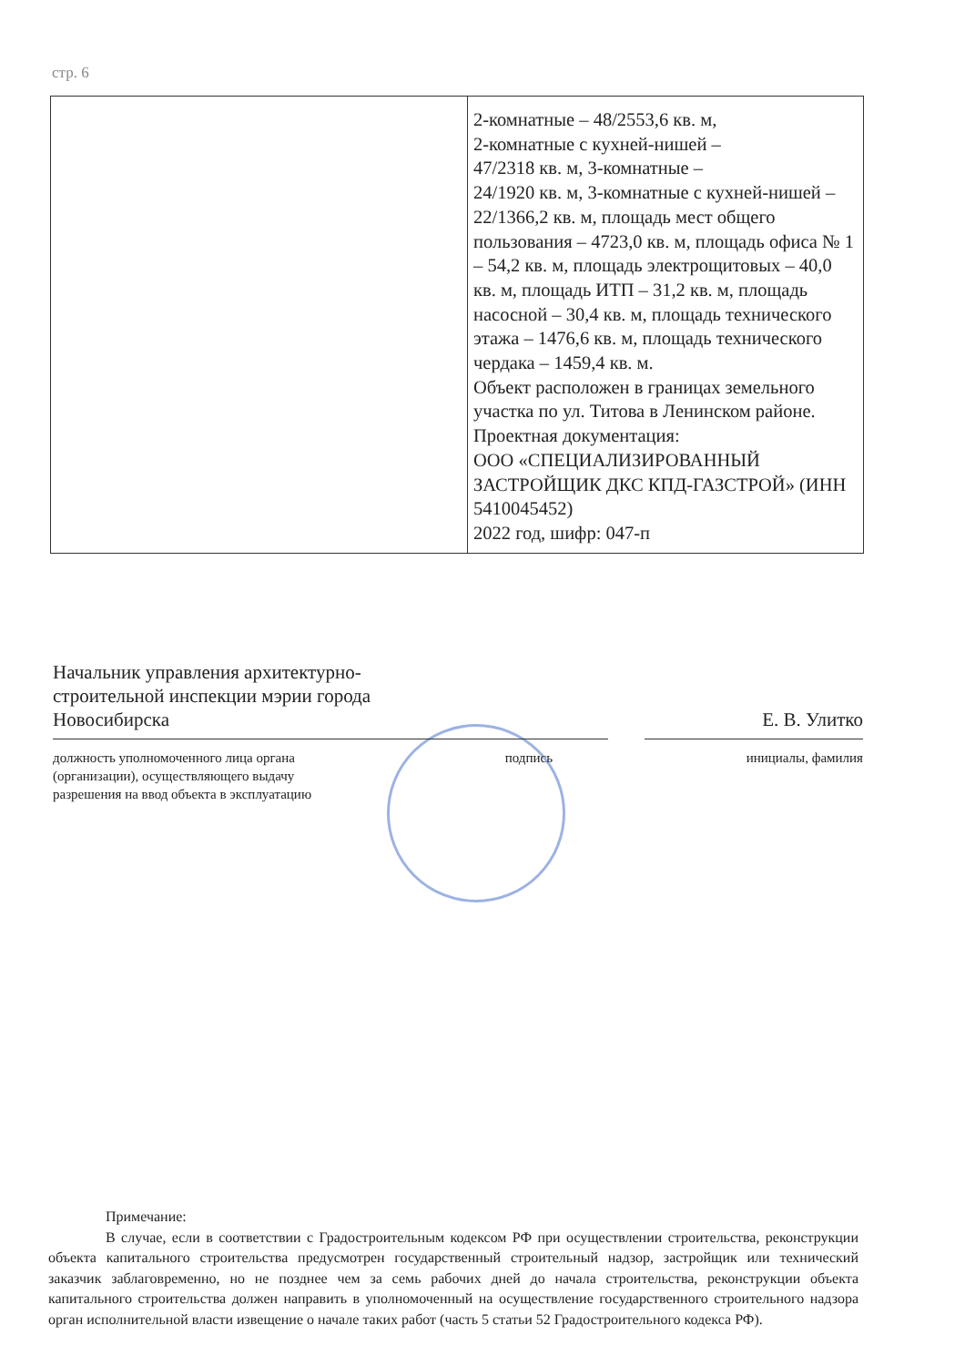стр. 6
| | 2-комнатные – 48/2553,6 кв. м, 2-комнатные с кухней-нишей – 47/2318 кв. м, 3-комнатные – 24/1920 кв. м, 3-комнатные с кухней-нишей – 22/1366,2 кв. м, площадь мест общего пользования – 4723,0 кв. м, площадь офиса № 1 – 54,2 кв. м, площадь электрощитовых – 40,0 кв. м, площадь ИТП – 31,2 кв. м, площадь насосной – 30,4 кв. м, площадь технического этажа – 1476,6 кв. м, площадь технического чердака – 1459,4 кв. м. Объект расположен в границах земельного участка по ул. Титова в Ленинском районе. Проектная документация: ООО «СПЕЦИАЛИЗИРОВАННЫЙ ЗАСТРОЙЩИК ДКС КПД-ГАЗСТРОЙ» (ИНН 5410045452) 2022 год, шифр: 047-п |
Начальник управления архитектурно-
строительной инспекции мэрии города
Новосибирска
Е. В. Улитко
должность уполномоченного лица органа
(организации), осуществляющего выдачу
разрешения на ввод объекта в эксплуатацию
подпись инициалы, фамилия
Примечание:
В случае, если в соответствии с Градостроительным кодексом РФ при осуществлении строительства, реконструкции объекта капитального строительства предусмотрен государственный строительный надзор, застройщик или технический заказчик заблаговременно, но не позднее чем за семь рабочих дней до начала строительства, реконструкции объекта капитального строительства должен направить в уполномоченный на осуществление государственного строительного надзора орган исполнительной власти извещение о начале таких работ (часть 5 статьи 52 Градостроительного кодекса РФ).